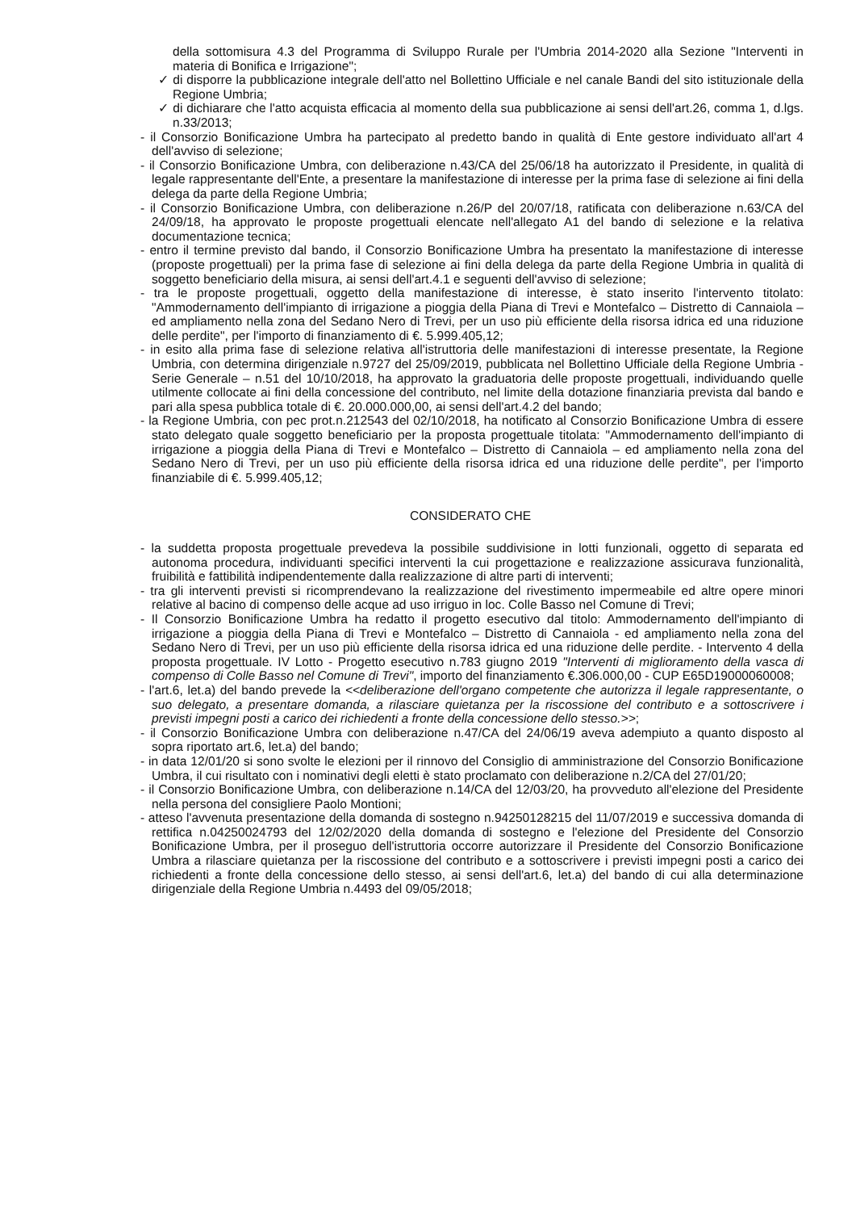della sottomisura 4.3 del Programma di Sviluppo Rurale per l'Umbria 2014-2020 alla Sezione "Interventi in materia di Bonifica e Irrigazione";
✓ di disporre la pubblicazione integrale dell'atto nel Bollettino Ufficiale e nel canale Bandi del sito istituzionale della Regione Umbria;
✓ di dichiarare che l'atto acquista efficacia al momento della sua pubblicazione ai sensi dell'art.26, comma 1, d.lgs. n.33/2013;
- il Consorzio Bonificazione Umbra ha partecipato al predetto bando in qualità di Ente gestore individuato all'art 4 dell'avviso di selezione;
- il Consorzio Bonificazione Umbra, con deliberazione n.43/CA del 25/06/18 ha autorizzato il Presidente, in qualità di legale rappresentante dell'Ente, a presentare la manifestazione di interesse per la prima fase di selezione ai fini della delega da parte della Regione Umbria;
- il Consorzio Bonificazione Umbra, con deliberazione n.26/P del 20/07/18, ratificata con deliberazione n.63/CA del 24/09/18, ha approvato le proposte progettuali elencate nell'allegato A1 del bando di selezione e la relativa documentazione tecnica;
- entro il termine previsto dal bando, il Consorzio Bonificazione Umbra ha presentato la manifestazione di interesse (proposte progettuali) per la prima fase di selezione ai fini della delega da parte della Regione Umbria in qualità di soggetto beneficiario della misura, ai sensi dell'art.4.1 e seguenti dell'avviso di selezione;
- tra le proposte progettuali, oggetto della manifestazione di interesse, è stato inserito l'intervento titolato: "Ammodernamento dell'impianto di irrigazione a pioggia della Piana di Trevi e Montefalco – Distretto di Cannaiola – ed ampliamento nella zona del Sedano Nero di Trevi, per un uso più efficiente della risorsa idrica ed una riduzione delle perdite", per l'importo di finanziamento di €. 5.999.405,12;
- in esito alla prima fase di selezione relativa all'istruttoria delle manifestazioni di interesse presentate, la Regione Umbria, con determina dirigenziale n.9727 del 25/09/2019, pubblicata nel Bollettino Ufficiale della Regione Umbria - Serie Generale – n.51 del 10/10/2018, ha approvato la graduatoria delle proposte progettuali, individuando quelle utilmente collocate ai fini della concessione del contributo, nel limite della dotazione finanziaria prevista dal bando e pari alla spesa pubblica totale di €. 20.000.000,00, ai sensi dell'art.4.2 del bando;
- la Regione Umbria, con pec prot.n.212543 del 02/10/2018, ha notificato al Consorzio Bonificazione Umbra di essere stato delegato quale soggetto beneficiario per la proposta progettuale titolata: "Ammodernamento dell'impianto di irrigazione a pioggia della Piana di Trevi e Montefalco – Distretto di Cannaiola – ed ampliamento nella zona del Sedano Nero di Trevi, per un uso più efficiente della risorsa idrica ed una riduzione delle perdite", per l'importo finanziabile di €. 5.999.405,12;
CONSIDERATO CHE
- la suddetta proposta progettuale prevedeva la possibile suddivisione in lotti funzionali, oggetto di separata ed autonoma procedura, individuanti specifici interventi la cui progettazione e realizzazione assicurava funzionalità, fruibilità e fattibilità indipendentemente dalla realizzazione di altre parti di interventi;
- tra gli interventi previsti si ricomprendevano la realizzazione del rivestimento impermeabile ed altre opere minori relative al bacino di compenso delle acque ad uso irriguo in loc. Colle Basso nel Comune di Trevi;
- Il Consorzio Bonificazione Umbra ha redatto il progetto esecutivo dal titolo: Ammodernamento dell'impianto di irrigazione a pioggia della Piana di Trevi e Montefalco – Distretto di Cannaiola - ed ampliamento nella zona del Sedano Nero di Trevi, per un uso più efficiente della risorsa idrica ed una riduzione delle perdite. - Intervento 4 della proposta progettuale. IV Lotto - Progetto esecutivo n.783 giugno 2019 "Interventi di miglioramento della vasca di compenso di Colle Basso nel Comune di Trevi", importo del finanziamento €.306.000,00 - CUP E65D19000060008;
- l'art.6, let.a) del bando prevede la <<deliberazione dell'organo competente che autorizza il legale rappresentante, o suo delegato, a presentare domanda, a rilasciare quietanza per la riscossione del contributo e a sottoscrivere i previsti impegni posti a carico dei richiedenti a fronte della concessione dello stesso.>>;
- il Consorzio Bonificazione Umbra con deliberazione n.47/CA del 24/06/19 aveva adempiuto a quanto disposto al sopra riportato art.6, let.a) del bando;
- in data 12/01/20 si sono svolte le elezioni per il rinnovo del Consiglio di amministrazione del Consorzio Bonificazione Umbra, il cui risultato con i nominativi degli eletti è stato proclamato con deliberazione n.2/CA del 27/01/20;
- il Consorzio Bonificazione Umbra, con deliberazione n.14/CA del 12/03/20, ha provveduto all'elezione del Presidente nella persona del consigliere Paolo Montioni;
- atteso l'avvenuta presentazione della domanda di sostegno n.94250128215 del 11/07/2019 e successiva domanda di rettifica n.04250024793 del 12/02/2020 della domanda di sostegno e l'elezione del Presidente del Consorzio Bonificazione Umbra, per il proseguo dell'istruttoria occorre autorizzare il Presidente del Consorzio Bonificazione Umbra a rilasciare quietanza per la riscossione del contributo e a sottoscrivere i previsti impegni posti a carico dei richiedenti a fronte della concessione dello stesso, ai sensi dell'art.6, let.a) del bando di cui alla determinazione dirigenziale della Regione Umbria n.4493 del 09/05/2018;